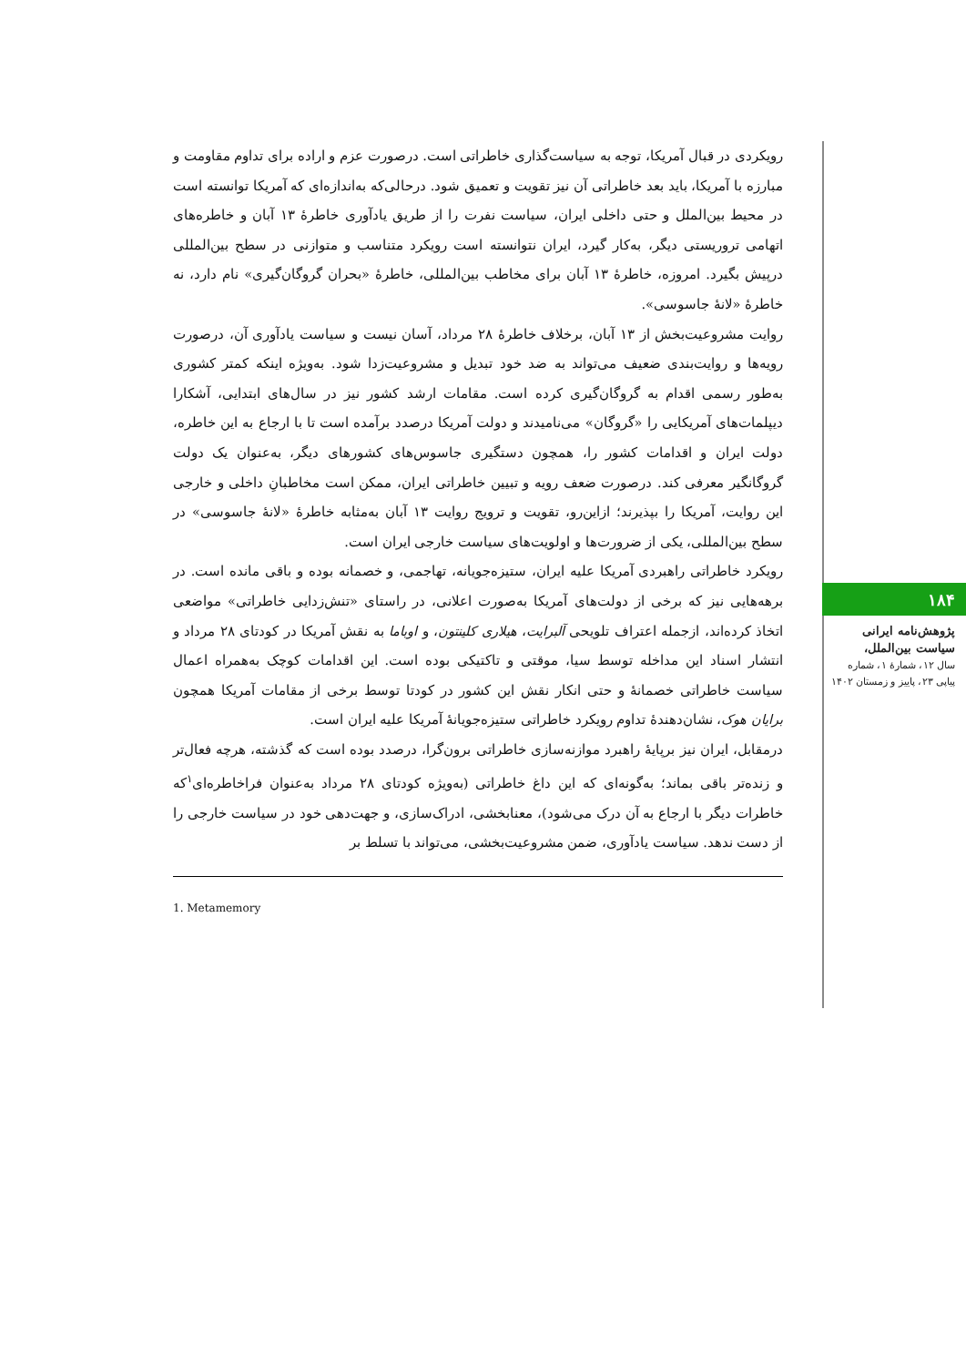رویکردی در قبال آمریکا، توجه به سیاست‌گذاری خاطراتی است. درصورت عزم و اراده برای تداوم مقاومت و مبارزه با آمریکا، باید بعد خاطراتی آن نیز تقویت و تعمیق شود. درحالی‌که به‌اندازه‌ای که آمریکا توانسته است در محیط بین‌الملل و حتی داخلی ایران، سیاست نفرت را از طریق یادآوری خاطرهٔ ۱۳ آبان و خاطره‌های اتهامی تروریستی دیگر، به‌کار گیرد، ایران نتوانسته است رویکرد متناسب و متوازنی در سطح بین‌المللی درپیش بگیرد. امروزه، خاطرهٔ ۱۳ آبان برای مخاطب بین‌المللی، خاطرهٔ «بحران گروگان‌گیری» نام دارد، نه خاطرهٔ «لانهٔ جاسوسی».
روایت مشروعیت‌بخش از ۱۳ آبان، برخلاف خاطرهٔ ۲۸ مرداد، آسان نیست و سیاست یادآوری آن، درصورت رویه‌ها و روایت‌بندی ضعیف می‌تواند به ضد خود تبدیل و مشروعیت‌زدا شود. به‌ویژه اینکه کمتر کشوری به‌طور رسمی اقدام به گروگان‌گیری کرده است. مقامات ارشد کشور نیز در سال‌های ابتدایی، آشکارا دیپلمات‌های آمریکایی را «گروگان» می‌نامیدند و دولت آمریکا درصدد برآمده است تا با ارجاع به این خاطره، دولت ایران و اقدامات کشور را، همچون دستگیری جاسوس‌های کشورهای دیگر، به‌عنوان یک دولت گروگانگیر معرفی کند. درصورت ضعف رویه و تبیین خاطراتی ایران، ممکن است مخاطبانِ داخلی و خارجی این روایت، آمریکا را بپذیرند؛ ازاین‌رو، تقویت و ترویج روایت ۱۳ آبان به‌مثابه خاطرهٔ «لانهٔ جاسوسی» در سطح بین‌المللی، یکی از ضرورت‌ها و اولویت‌های سیاست خارجی ایران است.
رویکرد خاطراتی راهبردی آمریکا علیه ایران، ستیزه‌جویانه، تهاجمی، و خصمانه بوده و باقی مانده است. در برهه‌هایی نیز که برخی از دولت‌های آمریکا به‌صورت اعلانی، در راستای «تنش‌زدایی خاطراتی» مواضعی اتخاذ کرده‌اند، ازجمله اعتراف تلویحی آلبرایت، هیلاری کلینتون، و اوباما به نقش آمریکا در کودتای ۲۸ مرداد و انتشار اسناد این مداخله توسط سیا، موقتی و تاکتیکی بوده است. این اقدامات کوچک به‌همراه اعمال سیاست خاطراتی خصمانهٔ و حتی انکار نقش این کشور در کودتا توسط برخی از مقامات آمریکا همچون برایان هوک، نشان‌دهندهٔ تداوم رویکرد خاطراتی ستیزه‌جویانهٔ آمریکا علیه ایران است.
درمقابل، ایران نیز برپایهٔ راهبرد موازنه‌سازی خاطراتی برون‌گرا، درصدد بوده است که گذشته، هرچه فعال‌تر و زنده‌تر باقی بماند؛ به‌گونه‌ای که این داغ خاطراتی (به‌ویژه کودتای ۲۸ مرداد به‌عنوان فراخاطره‌ای<sup>۱</sup>که خاطرات دیگر با ارجاع به آن درک می‌شود)، معنابخشی، ادراک‌سازی، و جهت‌دهی خود در سیاست خارجی را از دست ندهد. سیاست یادآوری، ضمن مشروعیت‌بخشی، می‌تواند با تسلط بر
1. Metamemory
۱۸۴
پژوهش‌نامه ایرانی سیاست بین‌الملل،
سال ۱۲، شمارهٔ ۱، شماره پیاپی ۲۳، پاییز و زمستان ۱۴۰۲